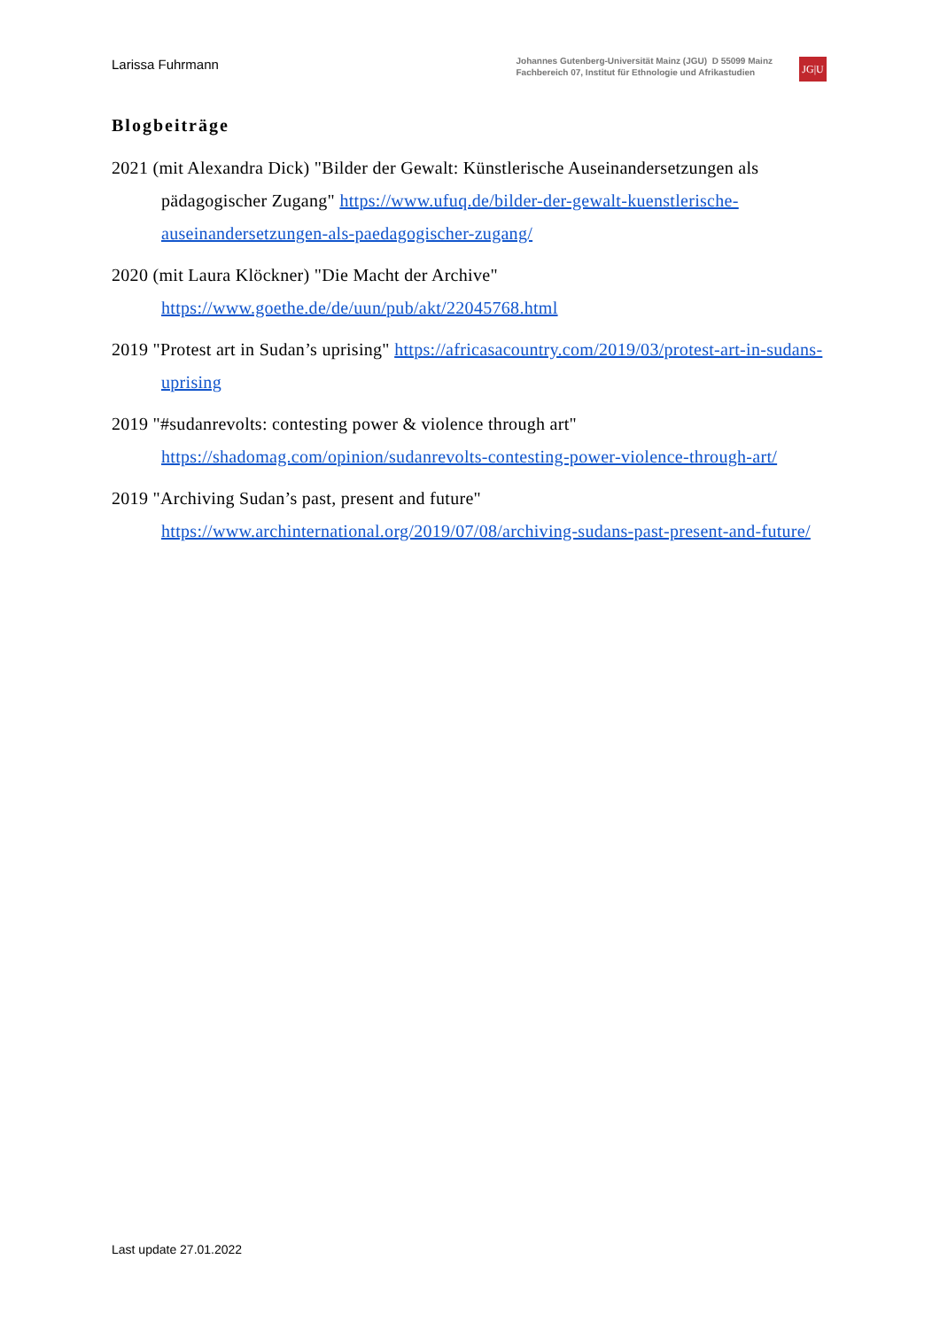Larissa Fuhrmann
Johannes Gutenberg-Universität Mainz (JGU) D 55099 Mainz
Fachbereich 07, Institut für Ethnologie und Afrikastudien
JG|U
Blogbeiträge
2021 (mit Alexandra Dick) "Bilder der Gewalt: Künstlerische Auseinandersetzungen als pädagogischer Zugang" https://www.ufuq.de/bilder-der-gewalt-kuenstlerische-auseinandersetzungen-als-paedagogischer-zugang/
2020 (mit Laura Klöckner) "Die Macht der Archive" https://www.goethe.de/de/uun/pub/akt/22045768.html
2019 "Protest art in Sudan’s uprising" https://africasacountry.com/2019/03/protest-art-in-sudans-uprising
2019 "#sudanrevolts: contesting power & violence through art" https://shadomag.com/opinion/sudanrevolts-contesting-power-violence-through-art/
2019 "Archiving Sudan’s past, present and future" https://www.archinternational.org/2019/07/08/archiving-sudans-past-present-and-future/
Last update 27.01.2022